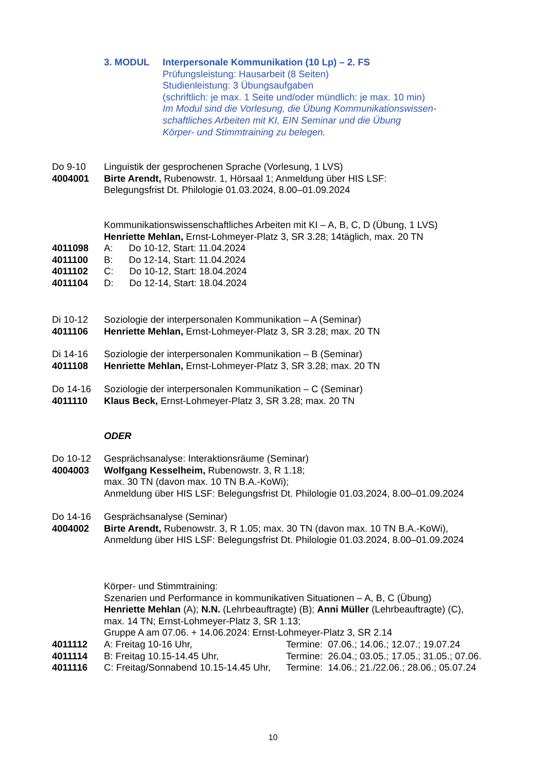3. MODUL Interpersonale Kommunikation (10 Lp) – 2. FS
Prüfungsleistung: Hausarbeit (8 Seiten)
Studienleistung: 3 Übungsaufgaben
(schriftlich: je max. 1 Seite und/oder mündlich: je max. 10 min)
Im Modul sind die Vorlesung, die Übung Kommunikationswissen-
schaftliches Arbeiten mit KI, EIN Seminar und die Übung
Körper- und Stimmtraining zu belegen.
Do 9-10
4004001
Linguistik der gesprochenen Sprache (Vorlesung, 1 LVS)
Birte Arendt, Rubenowstr. 1, Hörsaal 1; Anmeldung über HIS LSF:
Belegungsfrist Dt. Philologie 01.03.2024, 8.00–01.09.2024
4011098
4011100
4011102
4011104
Kommunikationswissenschaftliches Arbeiten mit KI – A, B, C, D (Übung, 1 LVS)
Henriette Mehlan, Ernst-Lohmeyer-Platz 3, SR 3.28; 14täglich, max. 20 TN
A: Do 10-12, Start: 11.04.2024
B: Do 12-14, Start: 11.04.2024
C: Do 10-12, Start: 18.04.2024
D: Do 12-14, Start: 18.04.2024
Di 10-12
4011106
Soziologie der interpersonalen Kommunikation – A (Seminar)
Henriette Mehlan, Ernst-Lohmeyer-Platz 3, SR 3.28; max. 20 TN
Di 14-16
4011108
Soziologie der interpersonalen Kommunikation – B (Seminar)
Henriette Mehlan, Ernst-Lohmeyer-Platz 3, SR 3.28; max. 20 TN
Do 14-16
4011110
Soziologie der interpersonalen Kommunikation – C (Seminar)
Klaus Beck, Ernst-Lohmeyer-Platz 3, SR 3.28; max. 20 TN
ODER
Do 10-12
4004003
Gesprächsanalyse: Interaktionsräume (Seminar)
Wolfgang Kesselheim, Rubenowstr. 3, R 1.18;
max. 30 TN (davon max. 10 TN B.A.-KoWi);
Anmeldung über HIS LSF: Belegungsfrist Dt. Philologie 01.03.2024, 8.00–01.09.2024
Do 14-16
4004002
Gesprächsanalyse (Seminar)
Birte Arendt, Rubenowstr. 3, R 1.05; max. 30 TN (davon max. 10 TN B.A.-KoWi),
Anmeldung über HIS LSF: Belegungsfrist Dt. Philologie 01.03.2024, 8.00–01.09.2024
4011112
4011114
4011116
Körper- und Stimmtraining:
Szenarien und Performance in kommunikativen Situationen – A, B, C (Übung)
Henriette Mehlan (A); N.N. (Lehrbeauftragte) (B); Anni Müller (Lehrbeauftragte) (C),
max. 14 TN; Ernst-Lohmeyer-Platz 3, SR 1.13;
Gruppe A am 07.06. + 14.06.2024: Ernst-Lohmeyer-Platz 3, SR 2.14
A: Freitag 10-16 Uhr, Termine: 07.06.; 14.06.; 12.07.; 19.07.24
B: Freitag 10.15-14.45 Uhr, Termine: 26.04.; 03.05.; 17.05.; 31.05.; 07.06.
C: Freitag/Sonnabend 10.15-14.45 Uhr, Termine: 14.06.; 21./22.06.; 28.06.; 05.07.24
10